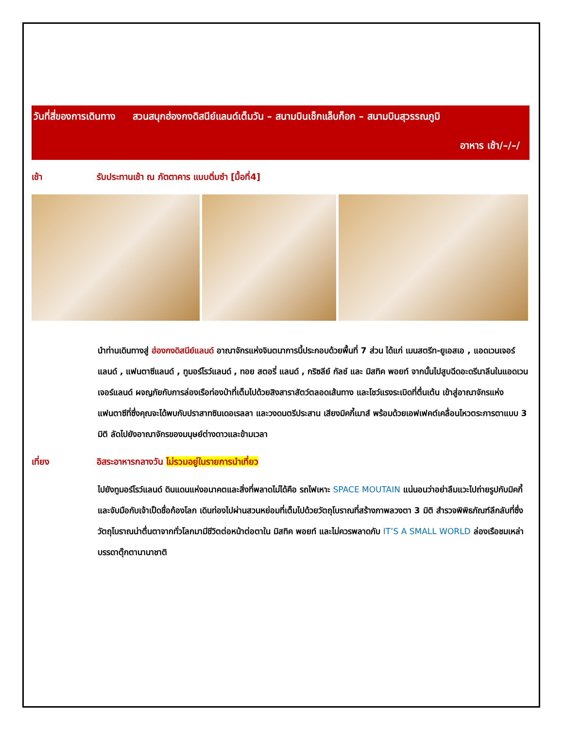วันที่สี่ของการเดินทาง สวนสนุกฮ่องกงดิสนีย์แลนด์เต็มวัน – สนามบินเช็กแล็บก็อก – สนามบินสุวรรณภูมิ
อาหาร เช้า/–/–/
เช้า รับประทานเช้า ณ ภัตตาคาร แบบติ่มซำ [มื้อที่4]
นำท่านเดินทางสู่ ฮ่องกงดิสนีย์แลนด์ อาณาจักรแห่งจินตนาการนี้ประกอบด้วยพื้นที่ 7 ส่วน ได้แก่ เมนสตรีท-ยูเอสเอ , แอดเวนเจอร์แลนด์ , แฟนตาซีแลนด์ , ทูมอร์โรว์แลนด์ , ทอย สตอรี่ แลนด์ , กริซลีย์ กัลช์ และ มิสทิค พอยท์ จากนั้นไปสูบฉีดอะดรีนาลีนในแอดเวนเจอร์แลนด์ ผจญภัยกับการล่องเรือท่องป่าที่เต็มไปด้วยสิงสาราสัตว์ตลอดเส้นทาง และโชว์แรงระเบิดที่ตื่นเต้น เข้าสู่อาณาจักรแห่งแฟนตาซีที่ซึ่งคุณจะได้พบกับปราสาทซินเดอเรลลา และวงดนตรีประสาน เสียงมิคกี้เมาส์ พร้อมด้วยเอฟเฟคต์เคลื่อนไหวตระการตาแบบ 3 มิติ ลัดไปยังอาณาจักรของมนุษย์ต่างดาวและข้ามเวลา
เที่ยง อิสระอาหารกลางวัน ไม่รวมอยู่ในรายการนำเที่ยว
ไปยังทูมอร์โรว์แลนด์ ดินแดนแห่งอนาคตและสิ่งที่พลาดไม่ได้คือ รถไฟเหาะ SPACE MOUTAIN แน่นอนว่าอย่าลืมแวะไปถ่ายรูปกับมิคกี้ และจับมือกับเจ้าเป็ดชื่อก้องโลก เดินท่องไปผ่านสวนหย่อมที่เต็มไปด้วยวัตถุโบราณที่สร้างภาพลวงตา 3 มิติ สำรวจพิพิธภัณฑ์ลึกลับที่ซึ่งวัตถุโบราณน่าตื่นตาจากทั่วโลกมามีชีวิตต่อหน้าต่อตาใน มิสทิค พอยท์ และไม่ควรพลาดกับ IT’S A SMALL WORLD ล่องเรือชมเหล่าบรรดาตุ๊กตานานาชาติ